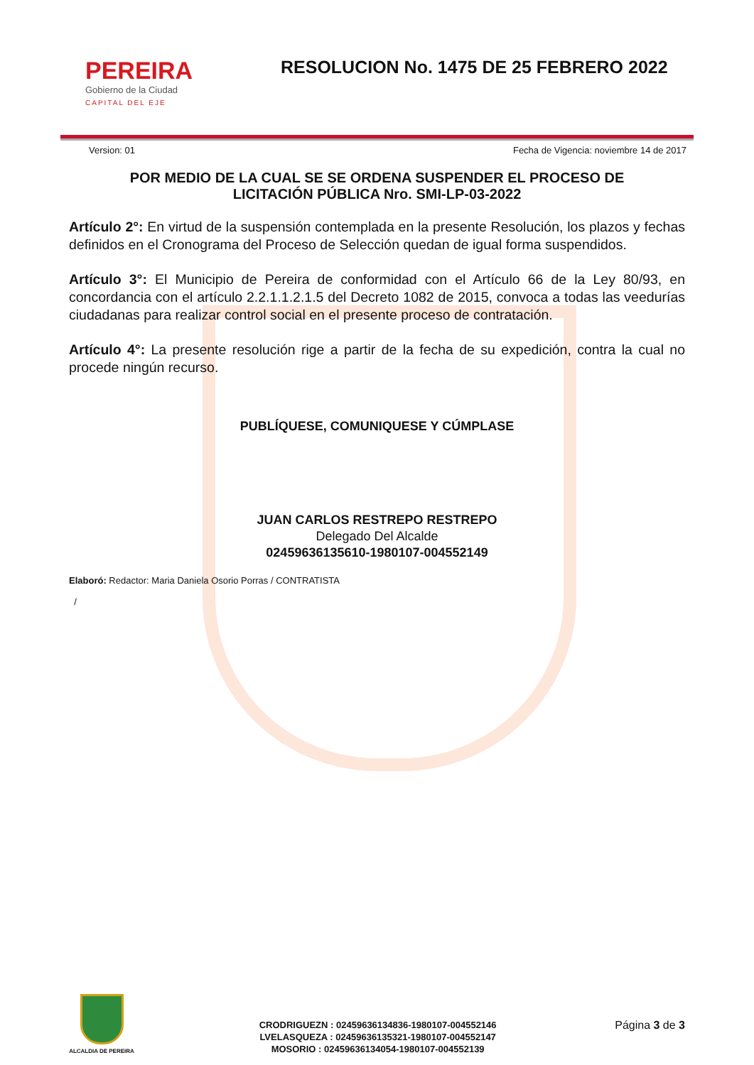PEREIRA
Gobierno de la Ciudad
CAPITAL DEL EJE
RESOLUCION No. 1475 DE 25 FEBRERO 2022
Version: 01 Fecha de Vigencia: noviembre 14 de 2017
POR MEDIO DE LA CUAL SE SE ORDENA SUSPENDER EL PROCESO DE LICITACIÓN PÚBLICA Nro. SMI-LP-03-2022
Artículo 2°: En virtud de la suspensión contemplada en la presente Resolución, los plazos y fechas definidos en el Cronograma del Proceso de Selección quedan de igual forma suspendidos.
Artículo 3°: El Municipio de Pereira de conformidad con el Artículo 66 de la Ley 80/93, en concordancia con el artículo 2.2.1.1.2.1.5 del Decreto 1082 de 2015, convoca a todas las veedurías ciudadanas para realizar control social en el presente proceso de contratación.
Artículo 4°: La presente resolución rige a partir de la fecha de su expedición, contra la cual no procede ningún recurso.
PUBLÍQUESE, COMUNIQUESE Y CÚMPLASE
JUAN CARLOS RESTREPO RESTREPO
Delegado Del Alcalde
02459636135610-1980107-004552149
Elaboró: Redactor: Maria Daniela Osorio Porras / CONTRATISTA
/
ALCALDIA DE PEREIRA
CRODRIGUEZN : 02459636134836-1980107-004552146
LVELASQUEZA : 02459636135321-1980107-004552147
MOSORIO : 02459636134054-1980107-004552139
Página 3 de 3